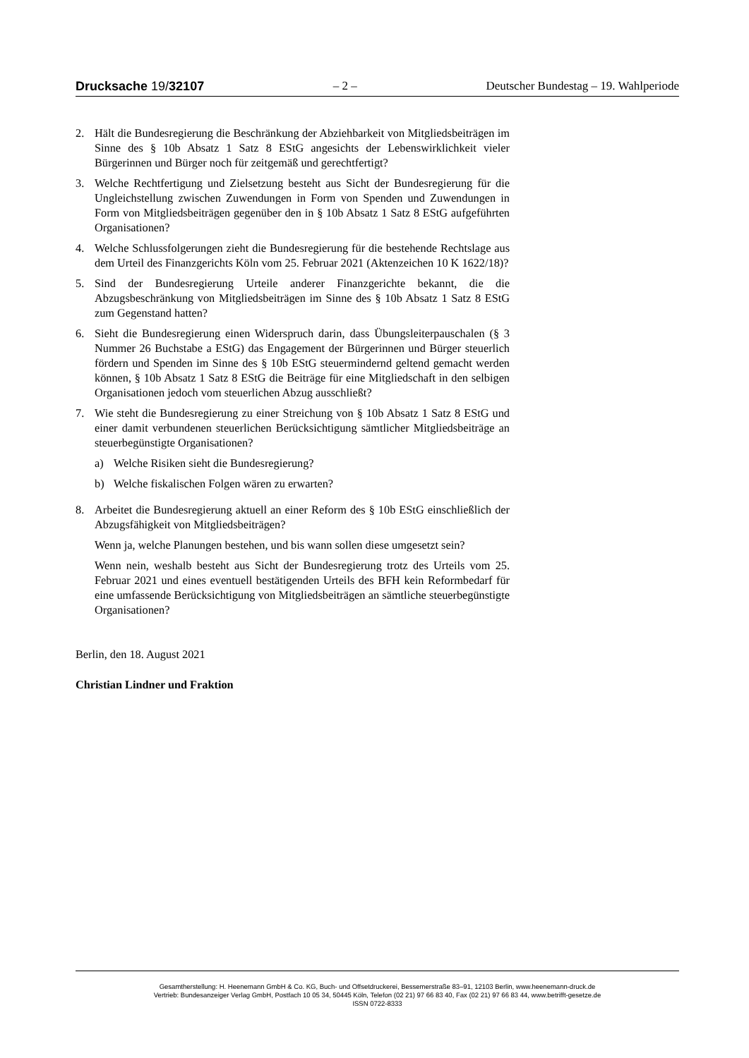Drucksache 19/32107 – 2 – Deutscher Bundestag – 19. Wahlperiode
2. Hält die Bundesregierung die Beschränkung der Abziehbarkeit von Mitgliedsbeiträgen im Sinne des § 10b Absatz 1 Satz 8 EStG angesichts der Lebenswirklichkeit vieler Bürgerinnen und Bürger noch für zeitgemäß und gerechtfertigt?
3. Welche Rechtfertigung und Zielsetzung besteht aus Sicht der Bundesregierung für die Ungleichstellung zwischen Zuwendungen in Form von Spenden und Zuwendungen in Form von Mitgliedsbeiträgen gegenüber den in § 10b Absatz 1 Satz 8 EStG aufgeführten Organisationen?
4. Welche Schlussfolgerungen zieht die Bundesregierung für die bestehende Rechtslage aus dem Urteil des Finanzgerichts Köln vom 25. Februar 2021 (Aktenzeichen 10 K 1622/18)?
5. Sind der Bundesregierung Urteile anderer Finanzgerichte bekannt, die die Abzugsbeschränkung von Mitgliedsbeiträgen im Sinne des § 10b Absatz 1 Satz 8 EStG zum Gegenstand hatten?
6. Sieht die Bundesregierung einen Widerspruch darin, dass Übungsleiterpauschalen (§ 3 Nummer 26 Buchstabe a EStG) das Engagement der Bürgerinnen und Bürger steuerlich fördern und Spenden im Sinne des § 10b EStG steuermindernd geltend gemacht werden können, § 10b Absatz 1 Satz 8 EStG die Beiträge für eine Mitgliedschaft in den selbigen Organisationen jedoch vom steuerlichen Abzug ausschließt?
7. Wie steht die Bundesregierung zu einer Streichung von § 10b Absatz 1 Satz 8 EStG und einer damit verbundenen steuerlichen Berücksichtigung sämtlicher Mitgliedsbeiträge an steuerbegünstigte Organisationen?
a) Welche Risiken sieht die Bundesregierung?
b) Welche fiskalischen Folgen wären zu erwarten?
8. Arbeitet die Bundesregierung aktuell an einer Reform des § 10b EStG einschließlich der Abzugsfähigkeit von Mitgliedsbeiträgen?
Wenn ja, welche Planungen bestehen, und bis wann sollen diese umgesetzt sein?
Wenn nein, weshalb besteht aus Sicht der Bundesregierung trotz des Urteils vom 25. Februar 2021 und eines eventuell bestätigenden Urteils des BFH kein Reformbedarf für eine umfassende Berücksichtigung von Mitgliedsbeiträgen an sämtliche steuerbegünstigte Organisationen?
Berlin, den 18. August 2021
Christian Lindner und Fraktion
Gesamtherstellung: H. Heenemann GmbH & Co. KG, Buch- und Offsetdruckerei, Bessemerstraße 83–91, 12103 Berlin, www.heenemann-druck.de
Vertrieb: Bundesanzeiger Verlag GmbH, Postfach 10 05 34, 50445 Köln, Telefon (02 21) 97 66 83 40, Fax (02 21) 97 66 83 44, www.betrifft-gesetze.de
ISSN 0722-8333